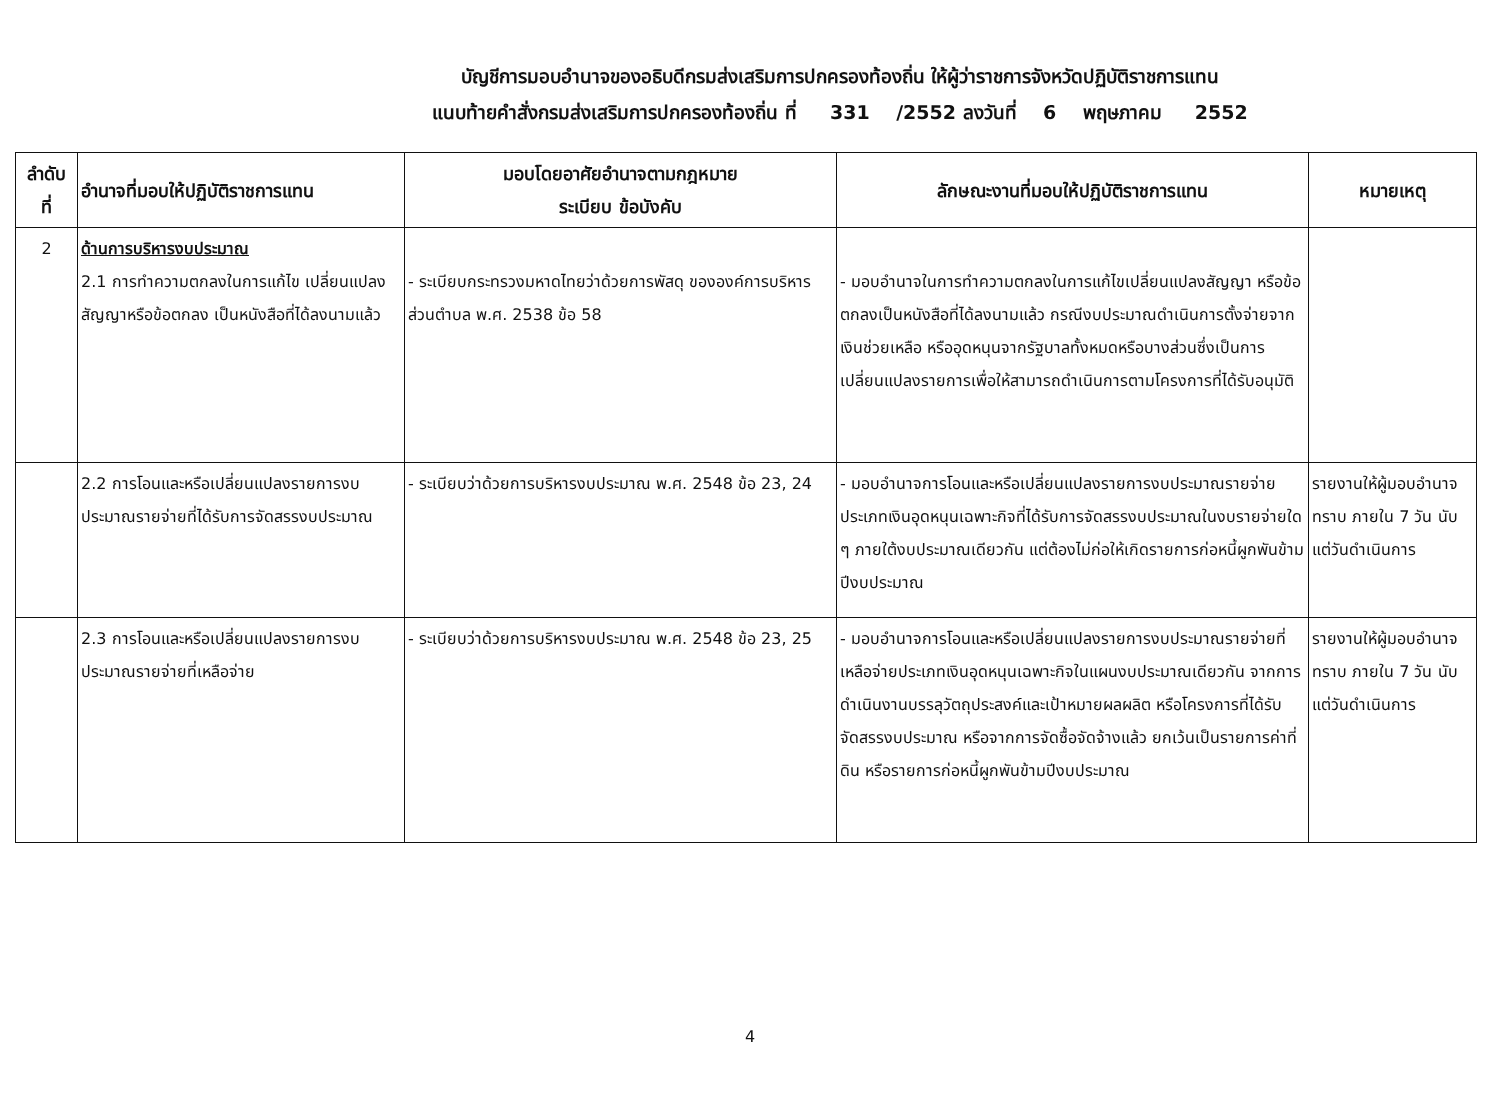บัญชีการมอบอำนาจของอธิบดีกรมส่งเสริมการปกครองท้องถิ่น ให้ผู้ว่าราชการจังหวัดปฏิบัติราชการแทน
แนบท้ายคำสั่งกรมส่งเสริมการปกครองท้องถิ่น ที่ 331 /2552 ลงวันที่ 6 พฤษภาคม 2552
| ลำดับ ที่ | อำนาจที่มอบให้ปฏิบัติราชการแทน | มอบโดยอาศัยอำนาจตามกฎหมาย ระเบียบ ข้อบังคับ | ลักษณะงานที่มอบให้ปฏิบัติราชการแทน | หมายเหตุ |
| --- | --- | --- | --- | --- |
| 2 | ด้านการบริหารงบประมาณ 2.1 การทำความตกลงในการแก้ไข เปลี่ยนแปลงสัญญาหรือข้อตกลง เป็นหนังสือที่ได้ลงนามแล้ว | - ระเบียบกระทรวงมหาดไทยว่าด้วยการพัสดุ ขององค์การบริหารส่วนตำบล พ.ศ. 2538 ข้อ 58 | - มอบอำนาจในการทำความตกลงในการแก้ไขเปลี่ยนแปลงสัญญา หรือข้อตกลงเป็นหนังสือที่ได้ลงนามแล้ว กรณีงบประมาณดำเนินการตั้งจ่ายจากเงินช่วยเหลือ หรืออุดหนุนจากรัฐบาลทั้งหมดหรือบางส่วนซึ่งเป็นการเปลี่ยนแปลงรายการเพื่อให้สามารถดำเนินการตามโครงการที่ได้รับอนุมัติ | |
| | 2.2 การโอนและหรือเปลี่ยนแปลงรายการงบประมาณรายจ่ายที่ได้รับการจัดสรรงบประมาณ | - ระเบียบว่าด้วยการบริหารงบประมาณ พ.ศ. 2548 ข้อ 23, 24 | - มอบอำนาจการโอนและหรือเปลี่ยนแปลงรายการงบประมาณรายจ่ายประเภทเงินอุดหนุนเฉพาะกิจที่ได้รับการจัดสรรงบประมาณในงบรายจ่ายใด ๆ ภายใต้งบประมาณเดียวกัน แต่ต้องไม่ก่อให้เกิดรายการก่อหนี้ผูกพันข้ามปีงบประมาณ | รายงานให้ผู้มอบอำนาจทราบ ภายใน 7 วัน นับแต่วันดำเนินการ |
| | 2.3 การโอนและหรือเปลี่ยนแปลงรายการงบประมาณรายจ่ายที่เหลือจ่าย | - ระเบียบว่าด้วยการบริหารงบประมาณ พ.ศ. 2548 ข้อ 23, 25 | - มอบอำนาจการโอนและหรือเปลี่ยนแปลงรายการงบประมาณรายจ่ายที่เหลือจ่ายประเภทเงินอุดหนุนเฉพาะกิจในแผนงบประมาณเดียวกัน จากการดำเนินงานบรรลุวัตถุประสงค์และเป้าหมายผลผลิต หรือโครงการที่ได้รับจัดสรรงบประมาณ หรือจากการจัดซื้อจัดจ้างแล้ว ยกเว้นเป็นรายการค่าที่ดิน หรือรายการก่อหนี้ผูกพันข้ามปีงบประมาณ | รายงานให้ผู้มอบอำนาจทราบ ภายใน 7 วัน นับแต่วันดำเนินการ |
4